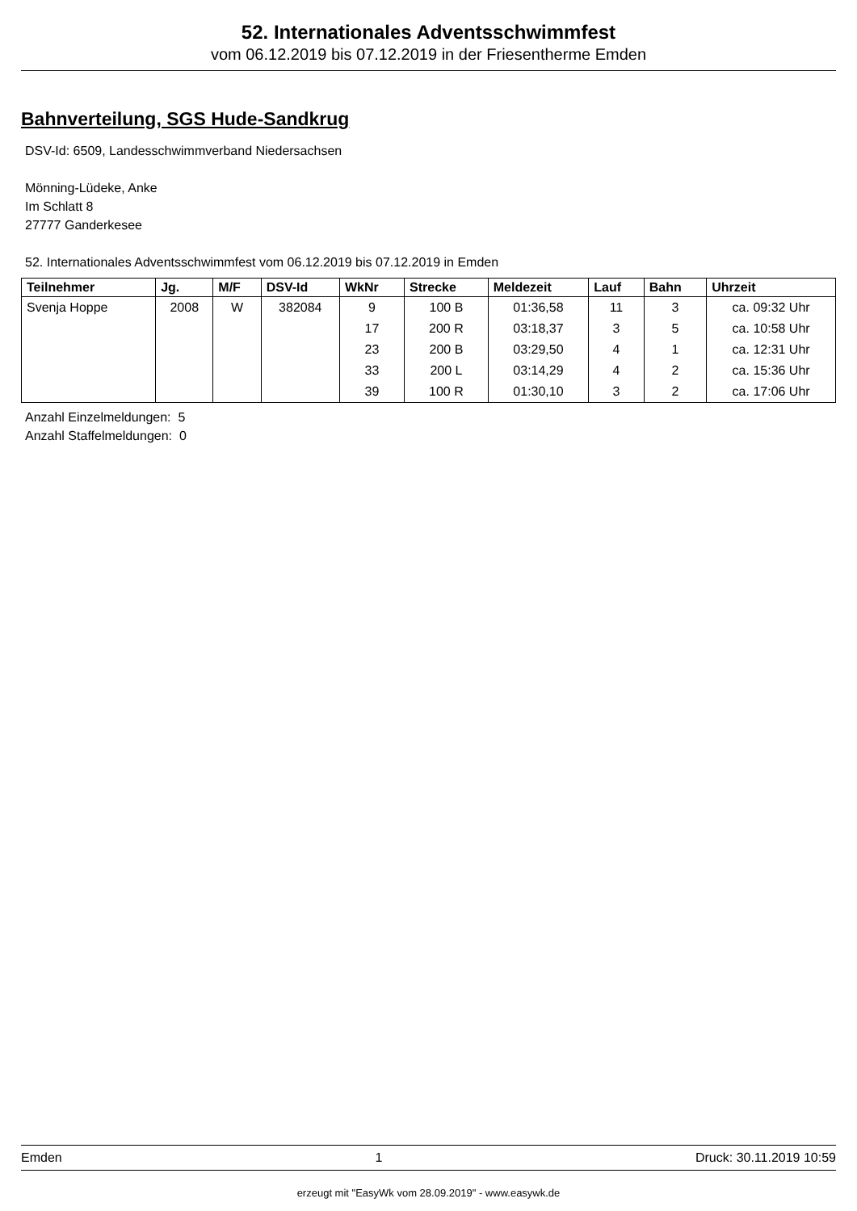52. Internationales Adventsschwimmfest
vom 06.12.2019 bis 07.12.2019 in der Friesentherme Emden
Bahnverteilung, SGS Hude-Sandkrug
DSV-Id: 6509, Landesschwimmverband Niedersachsen
Mönning-Lüdeke, Anke
Im Schlatt 8
27777 Ganderkesee
52. Internationales Adventsschwimmfest vom 06.12.2019 bis 07.12.2019 in Emden
| Teilnehmer | Jg. | M/F | DSV-Id | WkNr | Strecke | Meldezeit | Lauf | Bahn | Uhrzeit |
| --- | --- | --- | --- | --- | --- | --- | --- | --- | --- |
| Svenja Hoppe | 2008 | W | 382084 | 9 | 100 B | 01:36,58 | 11 | 3 | ca. 09:32 Uhr |
| | | | | 17 | 200 R | 03:18,37 | 3 | 5 | ca. 10:58 Uhr |
| | | | | 23 | 200 B | 03:29,50 | 4 | 1 | ca. 12:31 Uhr |
| | | | | 33 | 200 L | 03:14,29 | 4 | 2 | ca. 15:36 Uhr |
| | | | | 39 | 100 R | 01:30,10 | 3 | 2 | ca. 17:06 Uhr |
Anzahl Einzelmeldungen: 5
Anzahl Staffelmeldungen: 0
Emden 1 Druck: 30.11.2019 10:59
erzeugt mit "EasyWk vom 28.09.2019" - www.easywk.de